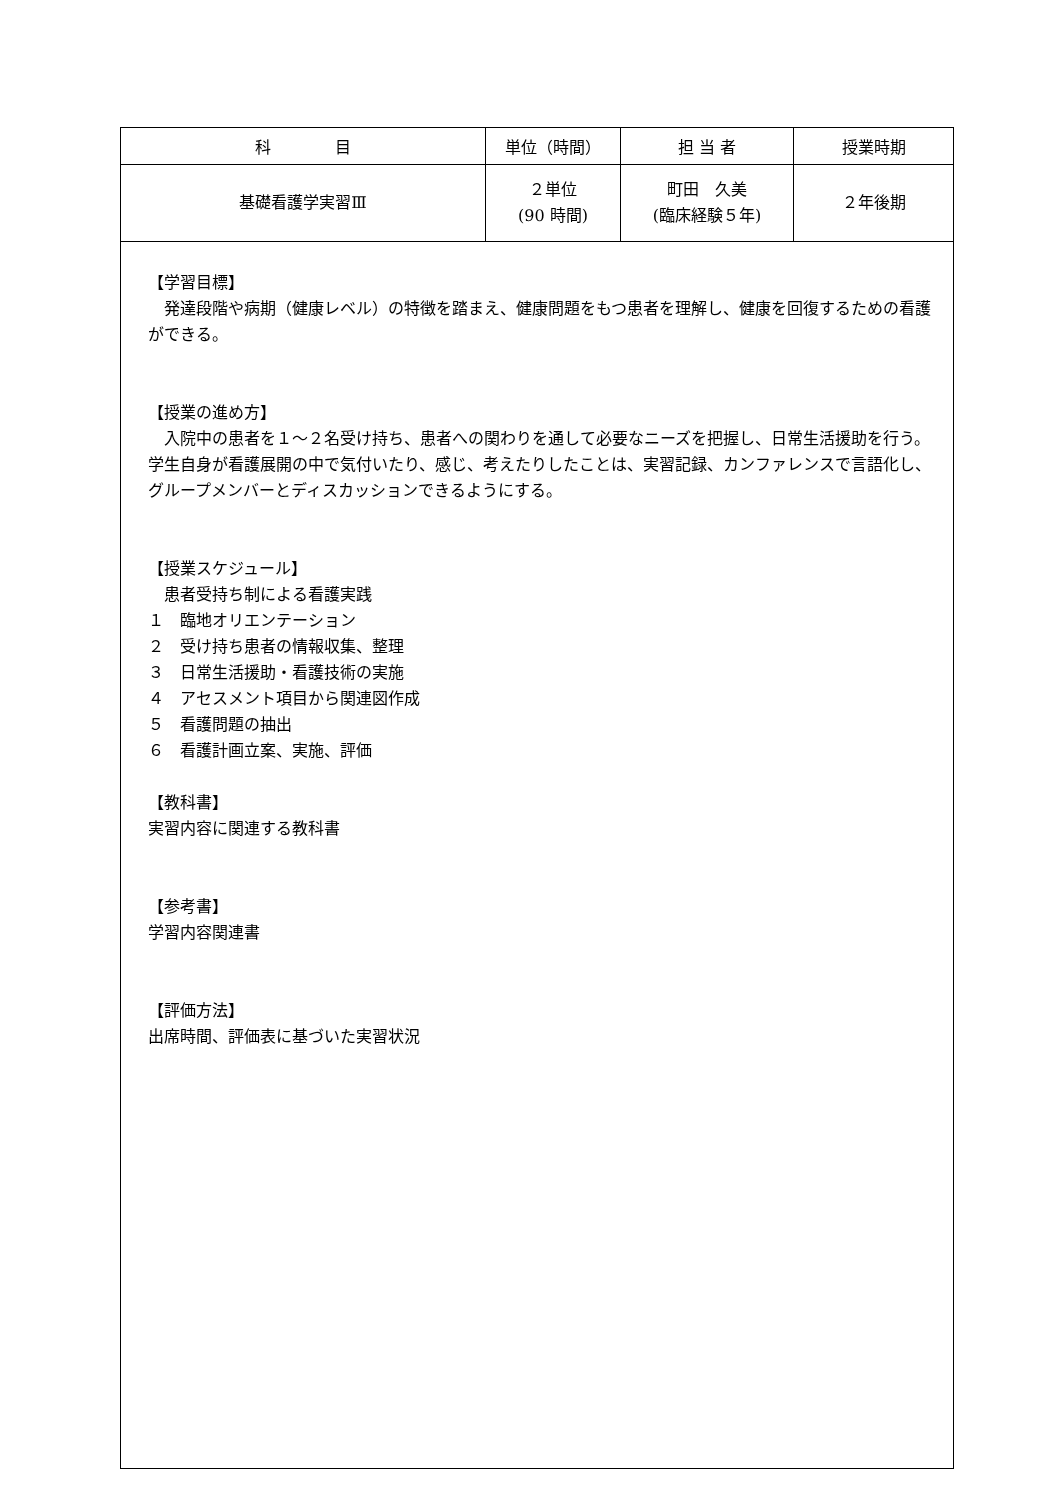| 科 目 | 単位（時間） | 担 当 者 | 授業時期 |
| 基礎看護学実習Ⅲ | ２単位 (90 時間) | 町田 久美 (臨床経験５年) | ２年後期 |
| 【学習目標】 発達段階や病期（健康レベル）の特徴を踏まえ、健康問題をもつ患者を理解し、健康を回復するための看護ができる。 【授業の進め方】 入院中の患者を１～２名受け持ち、患者への関わりを通して必要なニーズを把握し、日常生活援助を行う。学生自身が看護展開の中で気付いたり、感じ、考えたりしたことは、実習記録、カンファレンスで言語化し、グループメンバーとディスカッションできるようにする。 【授業スケジュール】 患者受持ち制による看護実践 １ 臨地オリエンテーション ２ 受け持ち患者の情報収集、整理 ３ 日常生活援助・看護技術の実施 ４ アセスメント項目から関連図作成 ５ 看護問題の抽出 ６ 看護計画立案、実施、評価 【教科書】 実習内容に関連する教科書 【参考書】 学習内容関連書 【評価方法】 出席時間、評価表に基づいた実習状況 | | | |